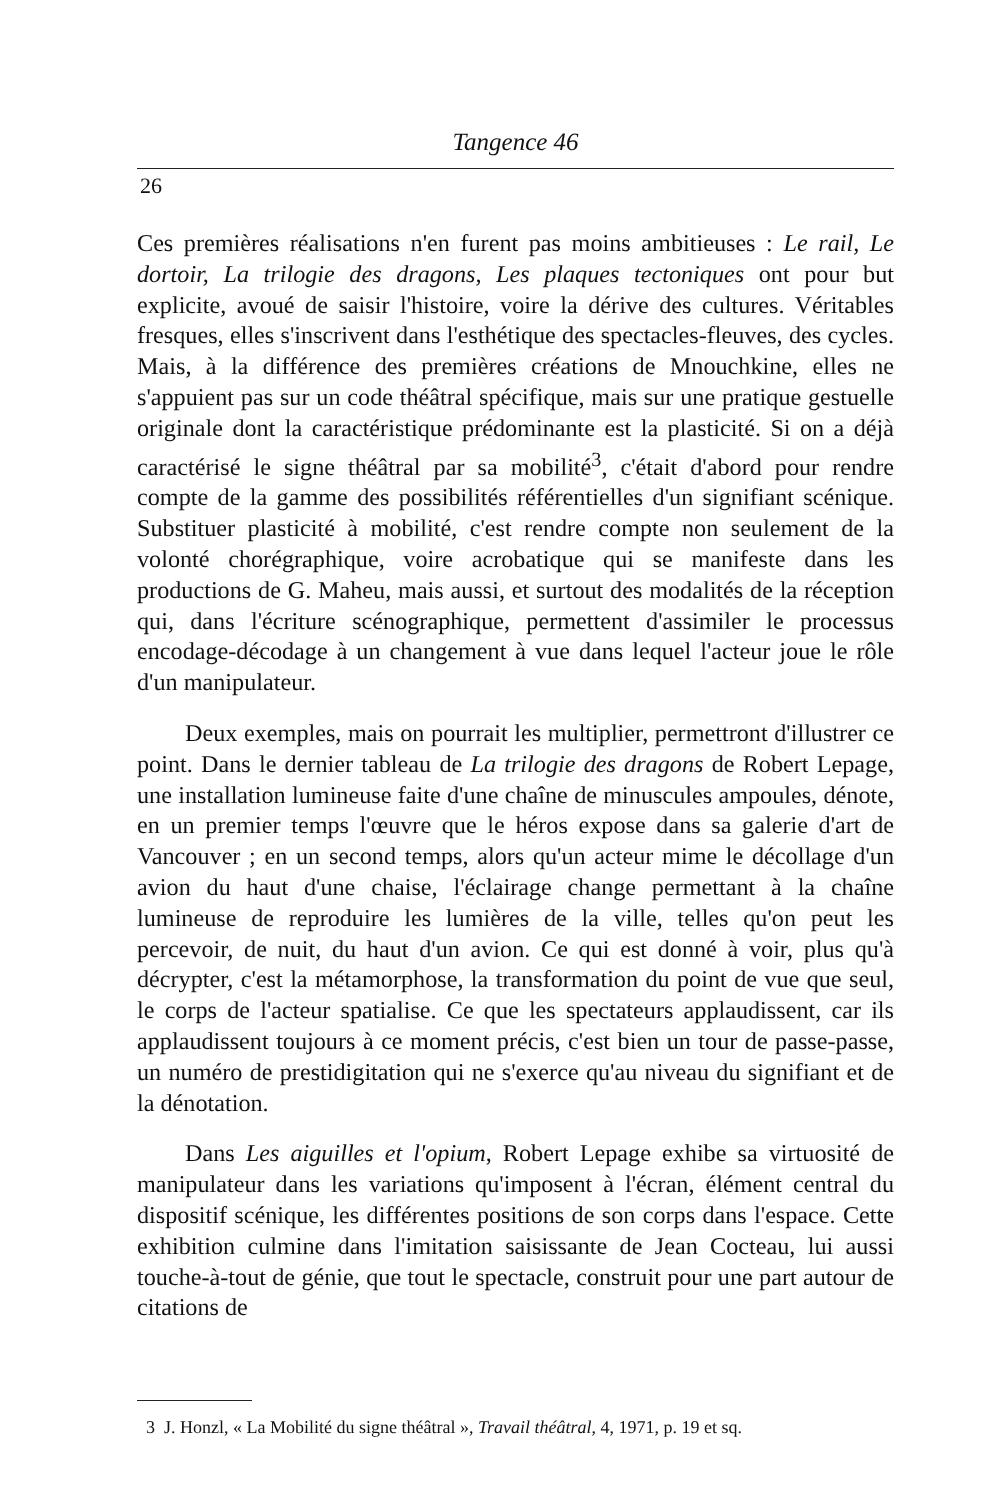Tangence 46
26
Ces premières réalisations n'en furent pas moins ambitieuses : Le rail, Le dortoir, La trilogie des dragons, Les plaques tectoniques ont pour but explicite, avoué de saisir l'histoire, voire la dérive des cultures. Véritables fresques, elles s'inscrivent dans l'esthétique des spectacles-fleuves, des cycles. Mais, à la différence des premières créations de Mnouchkine, elles ne s'appuient pas sur un code théâtral spécifique, mais sur une pratique gestuelle originale dont la caractéristique prédominante est la plasticité. Si on a déjà caractérisé le signe théâtral par sa mobilité<sup>3</sup>, c'était d'abord pour rendre compte de la gamme des possibilités référentielles d'un signifiant scénique. Substituer plasticité à mobilité, c'est rendre compte non seulement de la volonté chorégraphique, voire acrobatique qui se manifeste dans les productions de G. Maheu, mais aussi, et surtout des modalités de la réception qui, dans l'écriture scénographique, permettent d'assimiler le processus encodage-décodage à un changement à vue dans lequel l'acteur joue le rôle d'un manipulateur.
Deux exemples, mais on pourrait les multiplier, permettront d'illustrer ce point. Dans le dernier tableau de La trilogie des dragons de Robert Lepage, une installation lumineuse faite d'une chaîne de minuscules ampoules, dénote, en un premier temps l'œuvre que le héros expose dans sa galerie d'art de Vancouver ; en un second temps, alors qu'un acteur mime le décollage d'un avion du haut d'une chaise, l'éclairage change permettant à la chaîne lumineuse de reproduire les lumières de la ville, telles qu'on peut les percevoir, de nuit, du haut d'un avion. Ce qui est donné à voir, plus qu'à décrypter, c'est la métamorphose, la transformation du point de vue que seul, le corps de l'acteur spatialise. Ce que les spectateurs applaudissent, car ils applaudissent toujours à ce moment précis, c'est bien un tour de passe-passe, un numéro de prestidigitation qui ne s'exerce qu'au niveau du signifiant et de la dénotation.
Dans Les aiguilles et l'opium, Robert Lepage exhibe sa virtuosité de manipulateur dans les variations qu'imposent à l'écran, élément central du dispositif scénique, les différentes positions de son corps dans l'espace. Cette exhibition culmine dans l'imitation saisissante de Jean Cocteau, lui aussi touche-à-tout de génie, que tout le spectacle, construit pour une part autour de citations de
3 J. Honzl, « La Mobilité du signe théâtral », Travail théâtral, 4, 1971, p. 19 et sq.